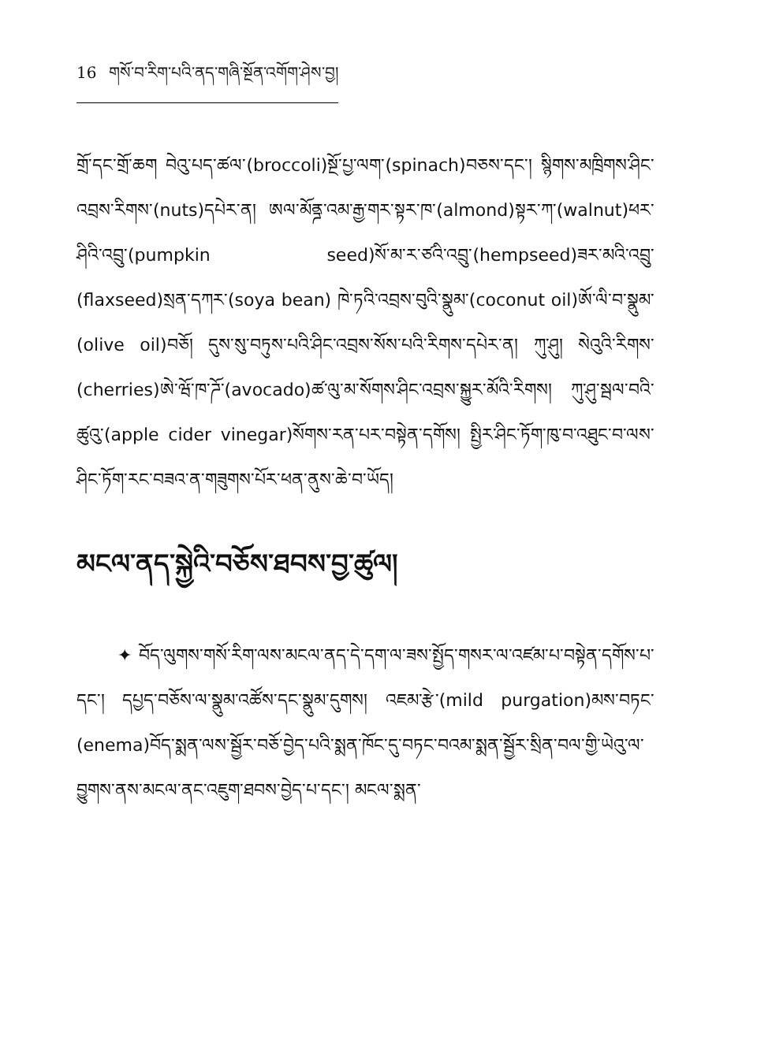16 གསོ་བ་རིག་པའི་ནད་གཞི་སྔོན་འགོག་ཤེས་བྱ།
གྲོ་དང་གྲོ་ཆག བེའུ་པད་ཚལ་(broccoli)སྔོ་པྱ་ལག་(spinach)བཅས་དང་། སྙིགས་མཁྲིགས་ཤིང་འབྲས་རིགས་(nuts)དཔེར་ན། ཨལ་མོནྜ་འམ་རྒྱ་གར་སྟར་ཁ་(almond)སྟར་ཀ་(walnut)ཕར་ཤིའི་འབྲུ་(pumpkin seed)སོ་མ་ར་ཙའི་འབྲུ་(hempseed)ཟར་མའི་འབྲུ་(flaxseed)སྲན་དཀར་(soya bean) ཁེ་ཏའི་འབྲས་བུའི་སྣུམ་(coconut oil)ཨོ་ལི་བ་སྣུམ་(olive oil)བཅོ། དུས་སུ་བཏུས་པའི་ཤིང་འབྲས་སོས་པའི་རིགས་དཔེར་ན། ཀུ་ཤུ། སེའུའི་རིགས་(cherries)ཨེ་ཝོ་ཁ་ཌོ་(avocado)ཚ་ལུ་མ་སོགས་ཤིང་འབྲས་སྐྱུར་མོའི་རིགས། ཀུ་ཤུ་སྦལ་བའི་ཚུའུ་(apple cider vinegar)སོགས་རན་པར་བསྟེན་དགོས། སྤྱིར་ཤིང་ཏོག་ཁུ་བ་འཐུང་བ་ལས་ཤིང་ཏོག་རང་བཟའ་ན་གཟུགས་པོར་ཕན་ནུས་ཆེ་བ་ཡོད།
མངལ་ནད་སྐྱེའི་བཅོས་ཐབས་བྱ་ཚུལ།
✦ བོད་ལུགས་གསོ་རིག་ལས་མངལ་ནད་དེ་དག་ལ་ཟས་སྤྱོད་གསར་ལ་འཛམ་པ་བསྟེན་དགོས་པ་དང་། དཔྱད་བཅོས་ལ་སྣུམ་འཚོས་དང་སྣུམ་དུགས། འཇམ་རྩེ་(mild purgation)མས་བཏང་(enema)བོད་སྨན་ལས་སྦྱོར་བཅོ་བྱེད་པའི་སྨན་ཁོང་དུ་བཏང་བའམ་སྨན་སྦྱོར་སྲིན་བལ་གྱི་ཡེའུ་ལ་བྱུགས་ནས་མངལ་ནང་འཇུག་ཐབས་བྱེད་པ་དང་། མངལ་སྨན་